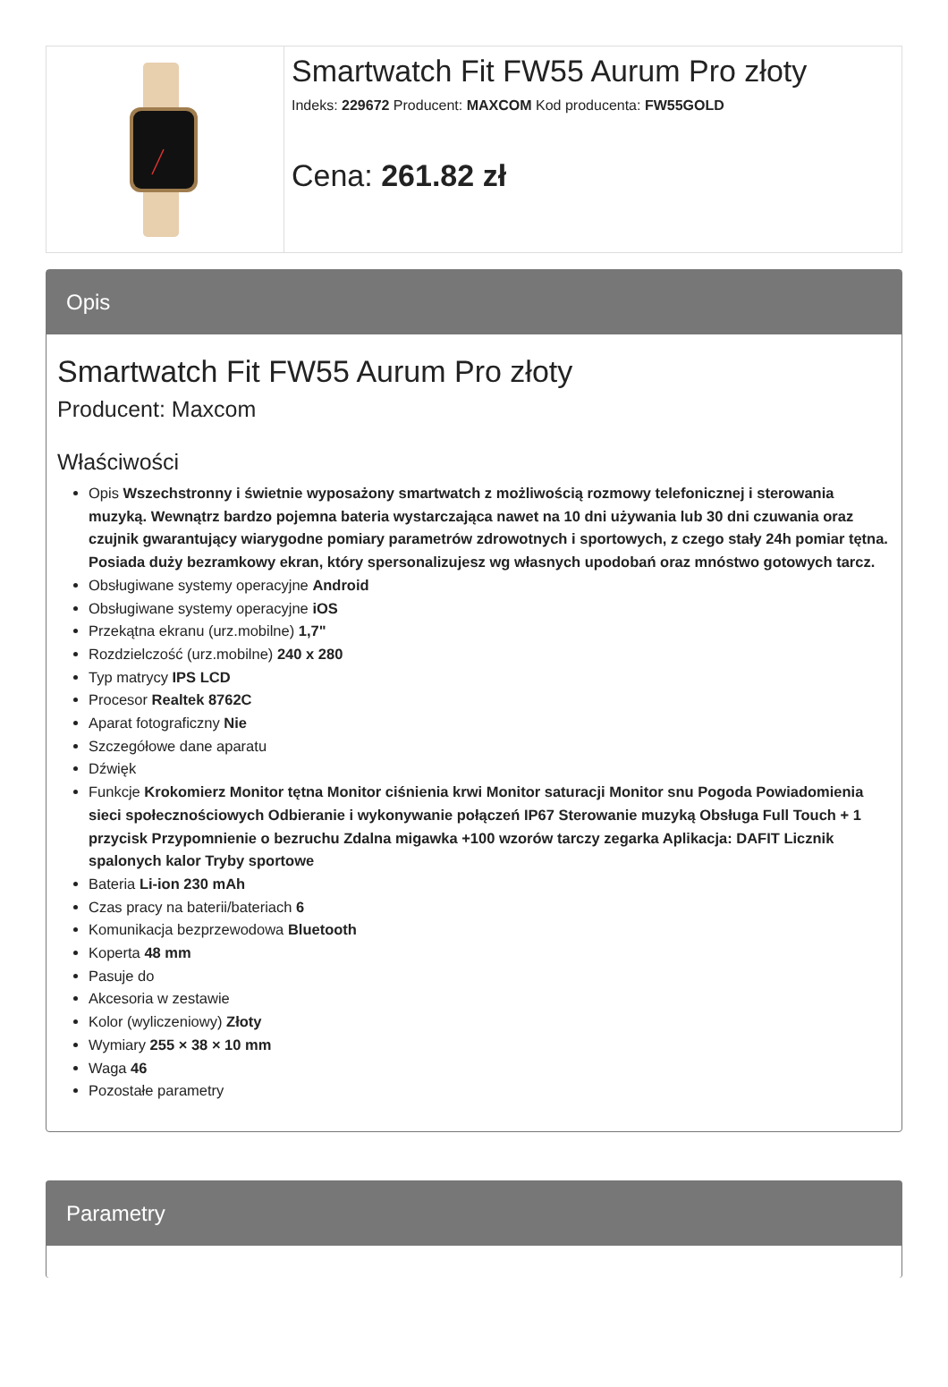Smartwatch Fit FW55 Aurum Pro złoty
Indeks: 229672 Producent: MAXCOM Kod producenta: FW55GOLD
Cena: 261.82 zł
Opis
Smartwatch Fit FW55 Aurum Pro złoty
Producent: Maxcom
Właściwości
Opis Wszechstronny i świetnie wyposażony smartwatch z możliwością rozmowy telefonicznej i sterowania muzyką. Wewnątrz bardzo pojemna bateria wystarczająca nawet na 10 dni używania lub 30 dni czuwania oraz czujnik gwarantujący wiarygodne pomiary parametrów zdrowotnych i sportowych, z czego stały 24h pomiar tętna. Posiada duży bezramkowy ekran, który spersonalizujesz wg własnych upodobań oraz mnóstwo gotowych tarcz.
Obsługiwane systemy operacyjne Android
Obsługiwane systemy operacyjne iOS
Przekątna ekranu (urz.mobilne) 1,7"
Rozdzielczość (urz.mobilne) 240 x 280
Typ matrycy IPS LCD
Procesor Realtek 8762C
Aparat fotograficzny Nie
Szczegółowe dane aparatu
Dźwięk
Funkcje Krokomierz Monitor tętna Monitor ciśnienia krwi Monitor saturacji Monitor snu Pogoda Powiadomienia sieci społecznościowych Odbieranie i wykonywanie połączeń IP67 Sterowanie muzyką Obsługa Full Touch + 1 przycisk Przypomnienie o bezruchu Zdalna migawka +100 wzorów tarczy zegarka Aplikacja: DAFIT Licznik spalonych kalor Tryby sportowe
Bateria Li-ion 230 mAh
Czas pracy na baterii/bateriach 6
Komunikacja bezprzewodowa Bluetooth
Koperta 48 mm
Pasuje do
Akcesoria w zestawie
Kolor (wyliczeniowy) Złoty
Wymiary 255 × 38 × 10 mm
Waga 46
Pozostałe parametry
Parametry